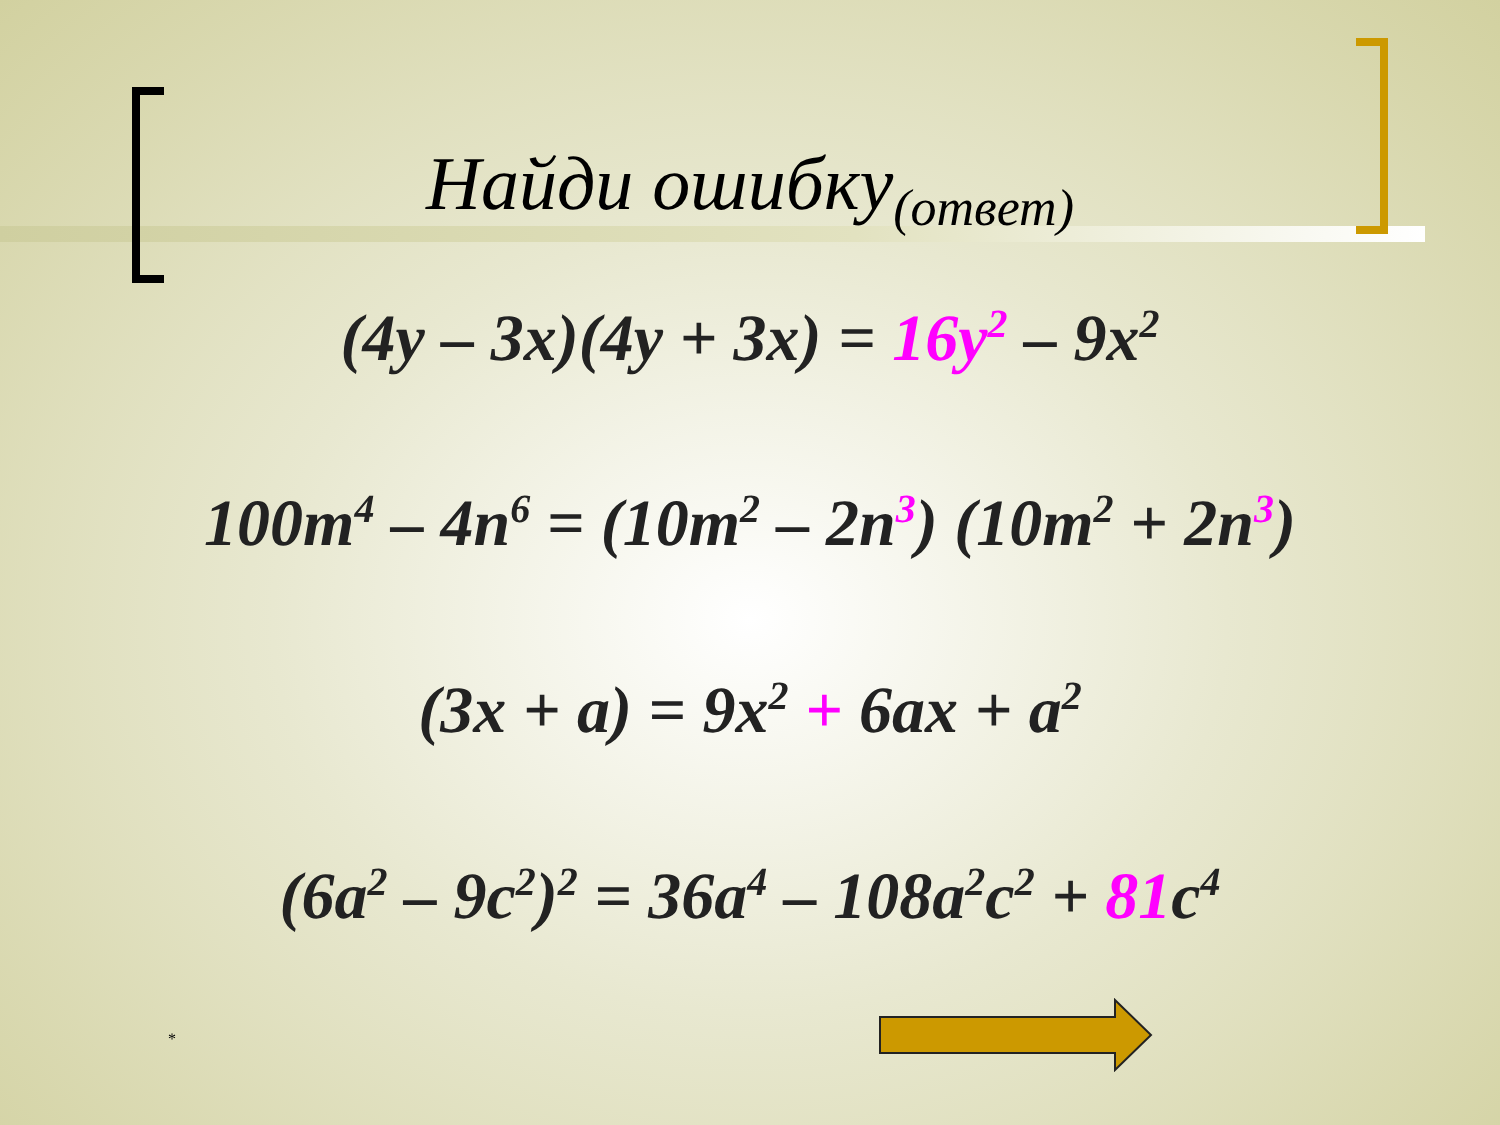Найди ошибку<sub>(ответ)</sub>
(4y – 3x)(4y + 3x) = 16y<sup>2</sup> – 9x<sup>2</sup>
100m<sup>4</sup> – 4n<sup>6</sup> = (10m<sup>2</sup> – 2n<sup>3</sup>) (10m<sup>2</sup> + 2n<sup>3</sup>)
(3x + a) = 9x<sup>2</sup> + 6ax + a<sup>2</sup>
(6a<sup>2</sup> – 9c<sup>2</sup>)<sup>2</sup> = 36a<sup>4</sup> – 108a<sup>2</sup>c<sup>2</sup> + 81c<sup>4</sup>
*